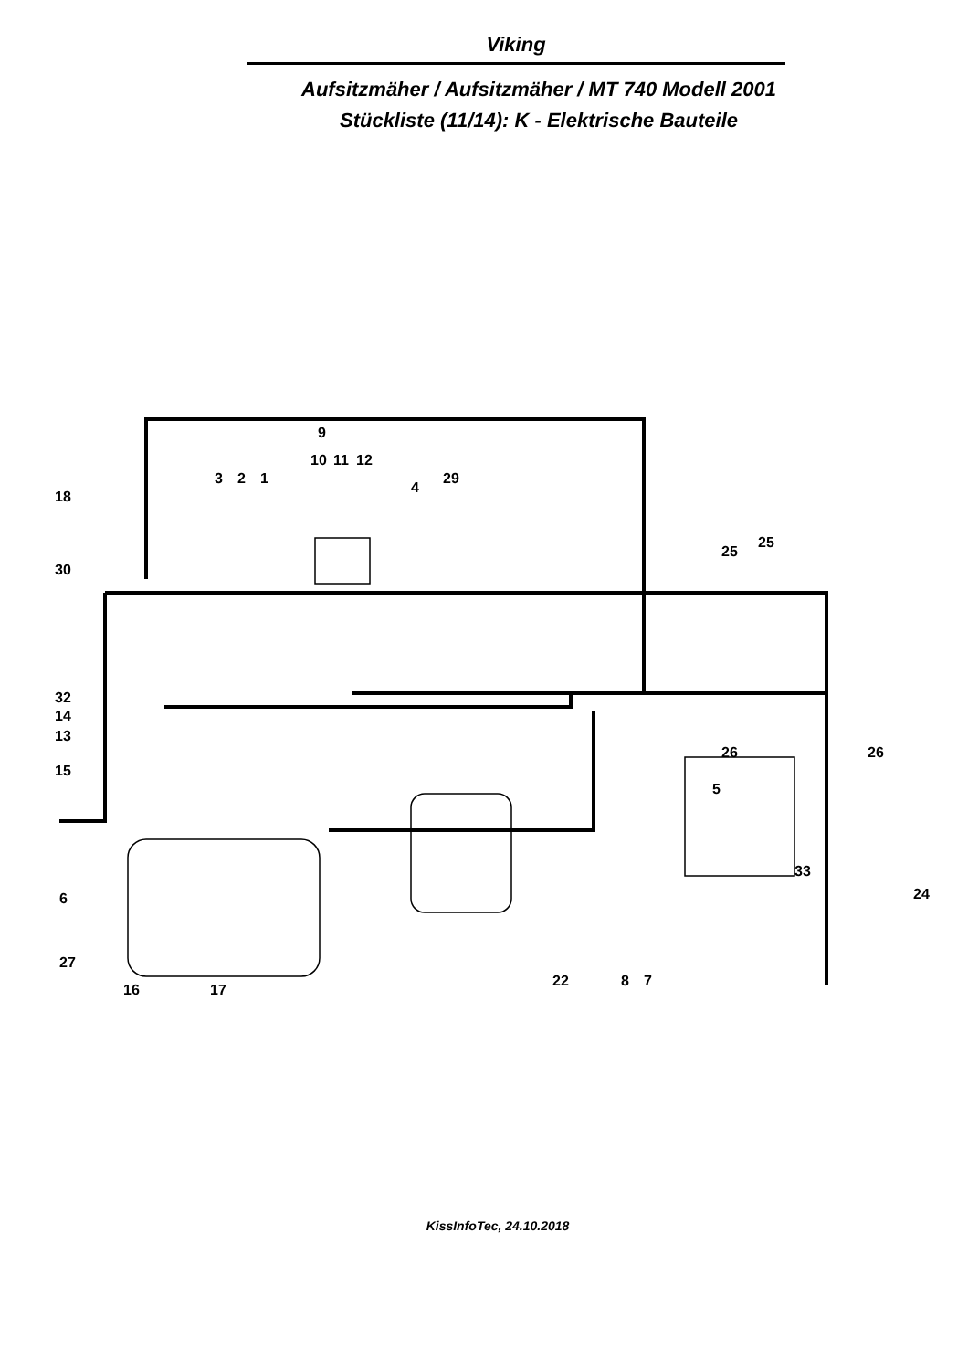Viking
Aufsitzmäher / Aufsitzmäher / MT 740 Modell 2001
Stückliste (11/14): K - Elektrische Bauteile
9
10
11
12
3
2
1
4
29
18
30
32
14
13
15
6
27
16
17
25
25
26
26
5
33
24
22
8
7
KissInfoTec, 24.10.2018